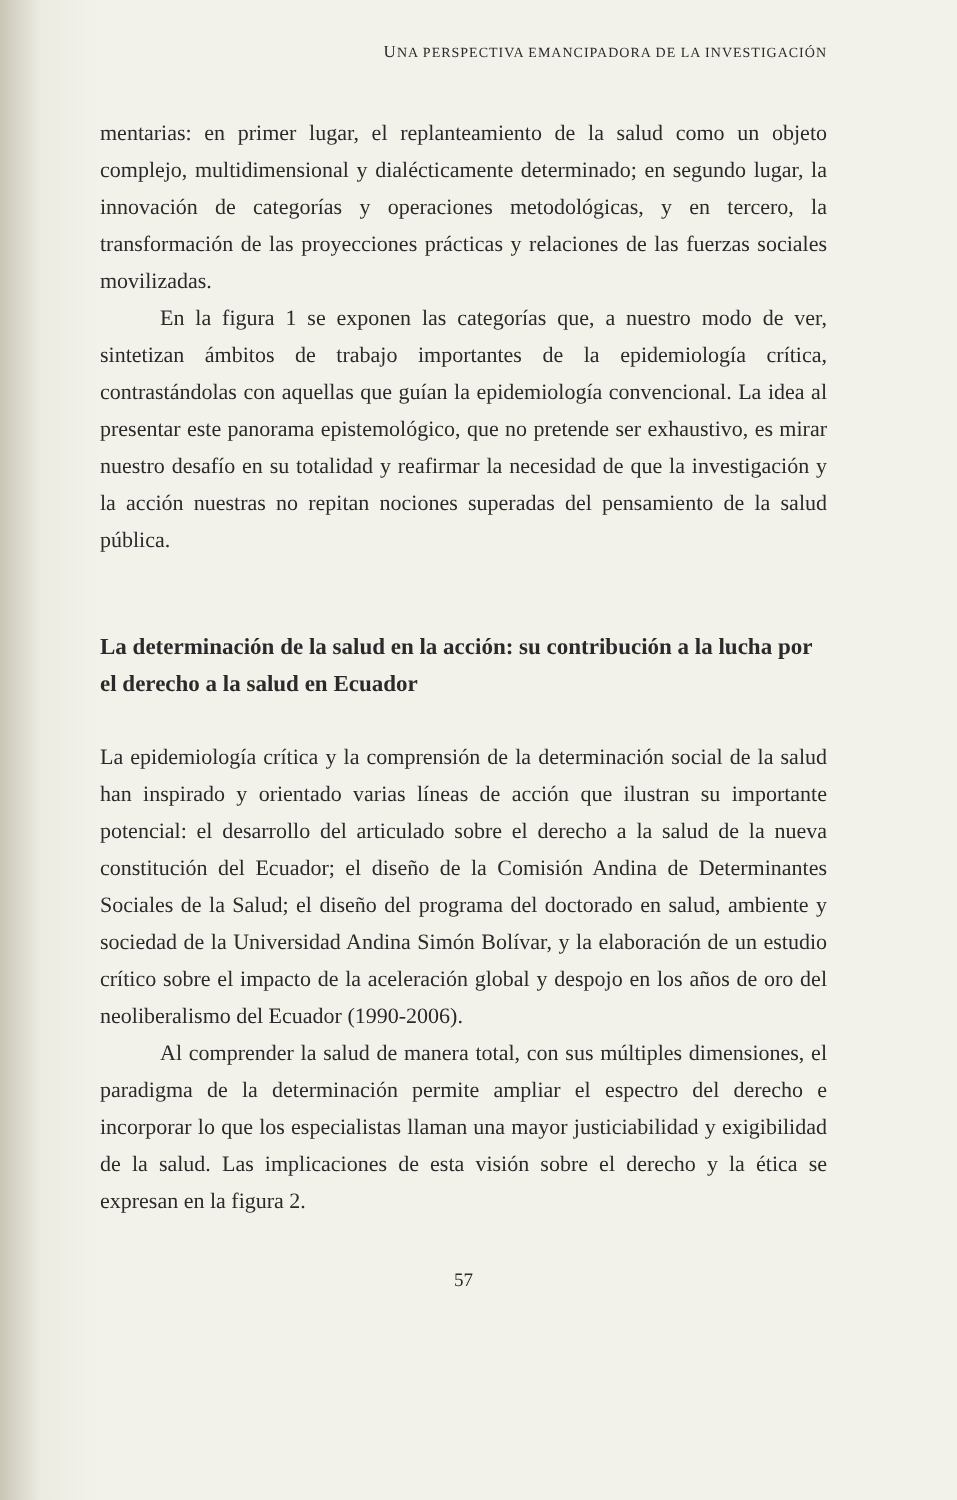UNA PERSPECTIVA EMANCIPADORA DE LA INVESTIGACIÓN
mentarias: en primer lugar, el replanteamiento de la salud como un objeto complejo, multidimensional y dialécticamente determinado; en segundo lugar, la innovación de categorías y operaciones metodológicas, y en tercero, la transformación de las proyecciones prácticas y relaciones de las fuerzas sociales movilizadas.
En la figura 1 se exponen las categorías que, a nuestro modo de ver, sintetizan ámbitos de trabajo importantes de la epidemiología crítica, contrastándolas con aquellas que guían la epidemiología convencional. La idea al presentar este panorama epistemológico, que no pretende ser exhaustivo, es mirar nuestro desafío en su totalidad y reafirmar la necesidad de que la investigación y la acción nuestras no repitan nociones superadas del pensamiento de la salud pública.
La determinación de la salud en la acción: su contribución a la lucha por el derecho a la salud en Ecuador
La epidemiología crítica y la comprensión de la determinación social de la salud han inspirado y orientado varias líneas de acción que ilustran su importante potencial: el desarrollo del articulado sobre el derecho a la salud de la nueva constitución del Ecuador; el diseño de la Comisión Andina de Determinantes Sociales de la Salud; el diseño del programa del doctorado en salud, ambiente y sociedad de la Universidad Andina Simón Bolívar, y la elaboración de un estudio crítico sobre el impacto de la aceleración global y despojo en los años de oro del neoliberalismo del Ecuador (1990-2006).
Al comprender la salud de manera total, con sus múltiples dimensiones, el paradigma de la determinación permite ampliar el espectro del derecho e incorporar lo que los especialistas llaman una mayor justiciabilidad y exigibilidad de la salud. Las implicaciones de esta visión sobre el derecho y la ética se expresan en la figura 2.
57